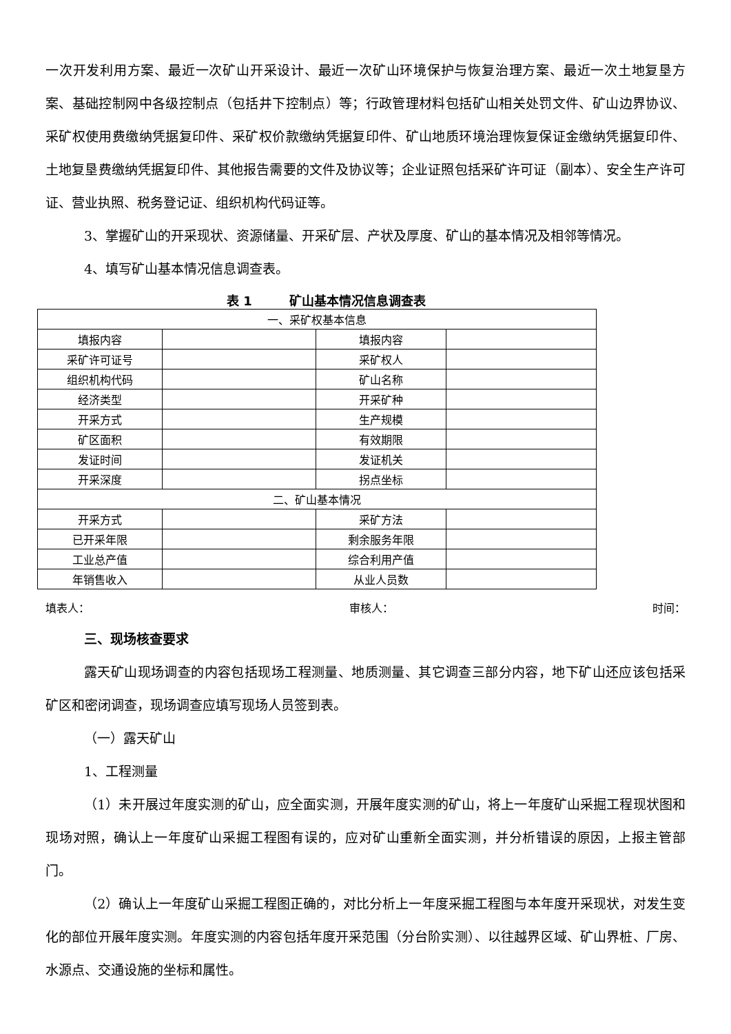一次开发利用方案、最近一次矿山开采设计、最近一次矿山环境保护与恢复治理方案、最近一次土地复垦方案、基础控制网中各级控制点（包括井下控制点）等；行政管理材料包括矿山相关处罚文件、矿山边界协议、采矿权使用费缴纳凭据复印件、采矿权价款缴纳凭据复印件、矿山地质环境治理恢复保证金缴纳凭据复印件、土地复垦费缴纳凭据复印件、其他报告需要的文件及协议等；企业证照包括采矿许可证（副本）、安全生产许可证、营业执照、税务登记证、组织机构代码证等。
3、掌握矿山的开采现状、资源储量、开采矿层、产状及厚度、矿山的基本情况及相邻等情况。
4、填写矿山基本情况信息调查表。
表 1　　　矿山基本情况信息调查表
| 一、采矿权基本信息 | | | |
| 填报内容 | | 填报内容 | |
| 采矿许可证号 | | 采矿权人 | |
| 组织机构代码 | | 矿山名称 | |
| 经济类型 | | 开采矿种 | |
| 开采方式 | | 生产规模 | |
| 矿区面积 | | 有效期限 | |
| 发证时间 | | 发证机关 | |
| 开采深度 | | 拐点坐标 | |
| 二、矿山基本情况 | | | |
| 开采方式 | | 采矿方法 | |
| 已开采年限 | | 剩余服务年限 | |
| 工业总产值 | | 综合利用产值 | |
| 年销售收入 | | 从业人员数 | |
填表人： 审核人： 时间：
三、现场核查要求
露天矿山现场调查的内容包括现场工程测量、地质测量、其它调查三部分内容，地下矿山还应该包括采矿区和密闭调查，现场调查应填写现场人员签到表。
（一）露天矿山
1、工程测量
（1）未开展过年度实测的矿山，应全面实测，开展年度实测的矿山，将上一年度矿山采掘工程现状图和现场对照，确认上一年度矿山采掘工程图有误的，应对矿山重新全面实测，并分析错误的原因，上报主管部门。
（2）确认上一年度矿山采掘工程图正确的，对比分析上一年度采掘工程图与本年度开采现状，对发生变化的部位开展年度实测。年度实测的内容包括年度开采范围（分台阶实测）、以往越界区域、矿山界桩、厂房、水源点、交通设施的坐标和属性。